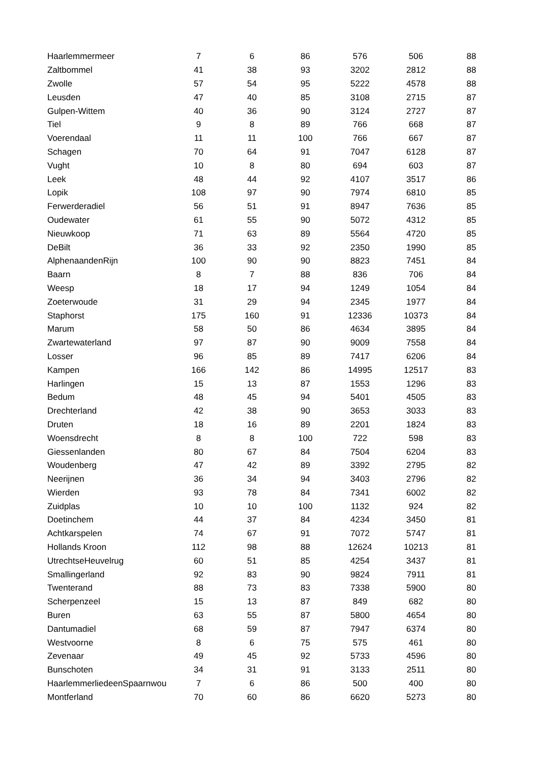| Haarlemmermeer | 7 | 6 | 86 | 576 | 506 | 88 |
| Zaltbommel | 41 | 38 | 93 | 3202 | 2812 | 88 |
| Zwolle | 57 | 54 | 95 | 5222 | 4578 | 88 |
| Leusden | 47 | 40 | 85 | 3108 | 2715 | 87 |
| Gulpen-Wittem | 40 | 36 | 90 | 3124 | 2727 | 87 |
| Tiel | 9 | 8 | 89 | 766 | 668 | 87 |
| Voerendaal | 11 | 11 | 100 | 766 | 667 | 87 |
| Schagen | 70 | 64 | 91 | 7047 | 6128 | 87 |
| Vught | 10 | 8 | 80 | 694 | 603 | 87 |
| Leek | 48 | 44 | 92 | 4107 | 3517 | 86 |
| Lopik | 108 | 97 | 90 | 7974 | 6810 | 85 |
| Ferwerderadiel | 56 | 51 | 91 | 8947 | 7636 | 85 |
| Oudewater | 61 | 55 | 90 | 5072 | 4312 | 85 |
| Nieuwkoop | 71 | 63 | 89 | 5564 | 4720 | 85 |
| DeBilt | 36 | 33 | 92 | 2350 | 1990 | 85 |
| AlphenaandenRijn | 100 | 90 | 90 | 8823 | 7451 | 84 |
| Baarn | 8 | 7 | 88 | 836 | 706 | 84 |
| Weesp | 18 | 17 | 94 | 1249 | 1054 | 84 |
| Zoeterwoude | 31 | 29 | 94 | 2345 | 1977 | 84 |
| Staphorst | 175 | 160 | 91 | 12336 | 10373 | 84 |
| Marum | 58 | 50 | 86 | 4634 | 3895 | 84 |
| Zwartewaterland | 97 | 87 | 90 | 9009 | 7558 | 84 |
| Losser | 96 | 85 | 89 | 7417 | 6206 | 84 |
| Kampen | 166 | 142 | 86 | 14995 | 12517 | 83 |
| Harlingen | 15 | 13 | 87 | 1553 | 1296 | 83 |
| Bedum | 48 | 45 | 94 | 5401 | 4505 | 83 |
| Drechterland | 42 | 38 | 90 | 3653 | 3033 | 83 |
| Druten | 18 | 16 | 89 | 2201 | 1824 | 83 |
| Woensdrecht | 8 | 8 | 100 | 722 | 598 | 83 |
| Giessenlanden | 80 | 67 | 84 | 7504 | 6204 | 83 |
| Woudenberg | 47 | 42 | 89 | 3392 | 2795 | 82 |
| Neerijnen | 36 | 34 | 94 | 3403 | 2796 | 82 |
| Wierden | 93 | 78 | 84 | 7341 | 6002 | 82 |
| Zuidplas | 10 | 10 | 100 | 1132 | 924 | 82 |
| Doetinchem | 44 | 37 | 84 | 4234 | 3450 | 81 |
| Achtkarspelen | 74 | 67 | 91 | 7072 | 5747 | 81 |
| Hollands Kroon | 112 | 98 | 88 | 12624 | 10213 | 81 |
| UtrechtseHeuvelrug | 60 | 51 | 85 | 4254 | 3437 | 81 |
| Smallingerland | 92 | 83 | 90 | 9824 | 7911 | 81 |
| Twenterand | 88 | 73 | 83 | 7338 | 5900 | 80 |
| Scherpenzeel | 15 | 13 | 87 | 849 | 682 | 80 |
| Buren | 63 | 55 | 87 | 5800 | 4654 | 80 |
| Dantumadiel | 68 | 59 | 87 | 7947 | 6374 | 80 |
| Westvoorne | 8 | 6 | 75 | 575 | 461 | 80 |
| Zevenaar | 49 | 45 | 92 | 5733 | 4596 | 80 |
| Bunschoten | 34 | 31 | 91 | 3133 | 2511 | 80 |
| HaarlemmerliedeenSpaarnwou | 7 | 6 | 86 | 500 | 400 | 80 |
| Montferland | 70 | 60 | 86 | 6620 | 5273 | 80 |